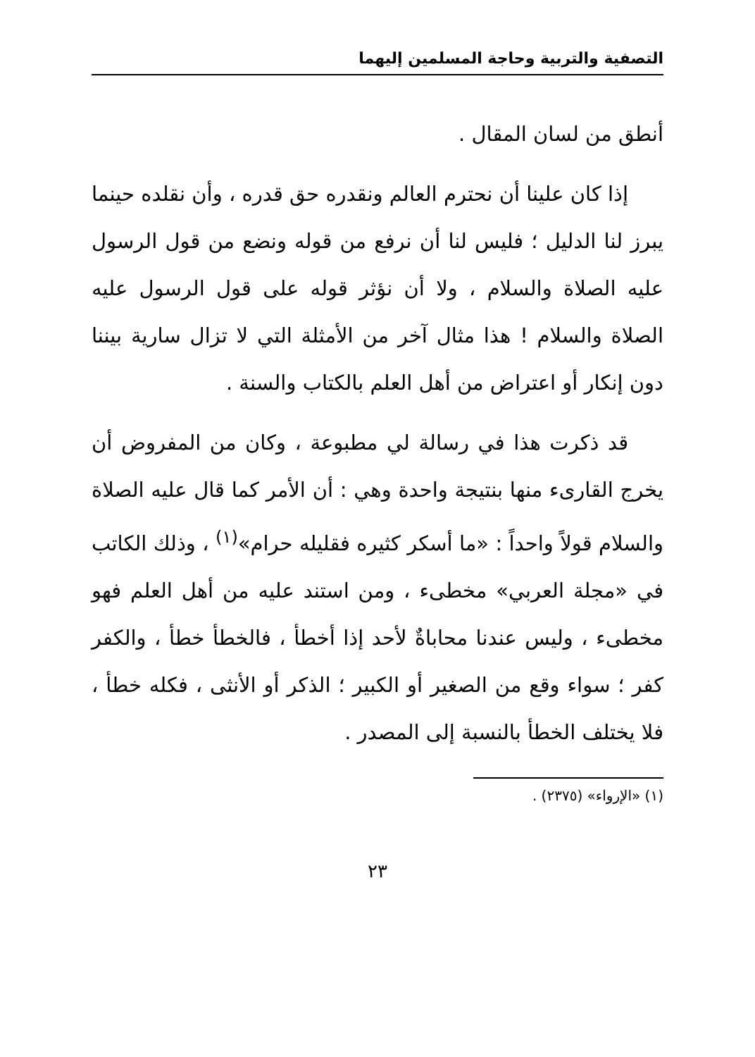التصفية والتربية وحاجة المسلمين إليهما
أنطق من لسان المقال .
إذا كان علينا أن نحترم العالم ونقدره حق قدره ، وأن نقلده حينما يبرز لنا الدليل ؛ فليس لنا أن نرفع من قوله ونضع من قول الرسول عليه الصلاة والسلام ، ولا أن نؤثر قوله على قول الرسول عليه الصلاة والسلام ! هذا مثال آخر من الأمثلة التي لا تزال سارية بيننا دون إنكار أو اعتراض من أهل العلم بالكتاب والسنة .
قد ذكرت هذا في رسالة لي مطبوعة ، وكان من المفروض أن يخرج القارىء منها بنتيجة واحدة وهي : أن الأمر كما قال عليه الصلاة والسلام قولاً واحداً : «ما أسكر كثيره فقليله حرام»<sup>(١)</sup> ، وذلك الكاتب في «مجلة العربي» مخطىء ، ومن استند عليه من أهل العلم فهو مخطىء ، وليس عندنا محاباةٌ لأحد إذا أخطأ ، فالخطأ خطأ ، والكفر كفر ؛ سواء وقع من الصغير أو الكبير ؛ الذكر أو الأنثى ، فكله خطأ ، فلا يختلف الخطأ بالنسبة إلى المصدر .
(١) «الإرواء» (٢٣٧٥) .
٢٣